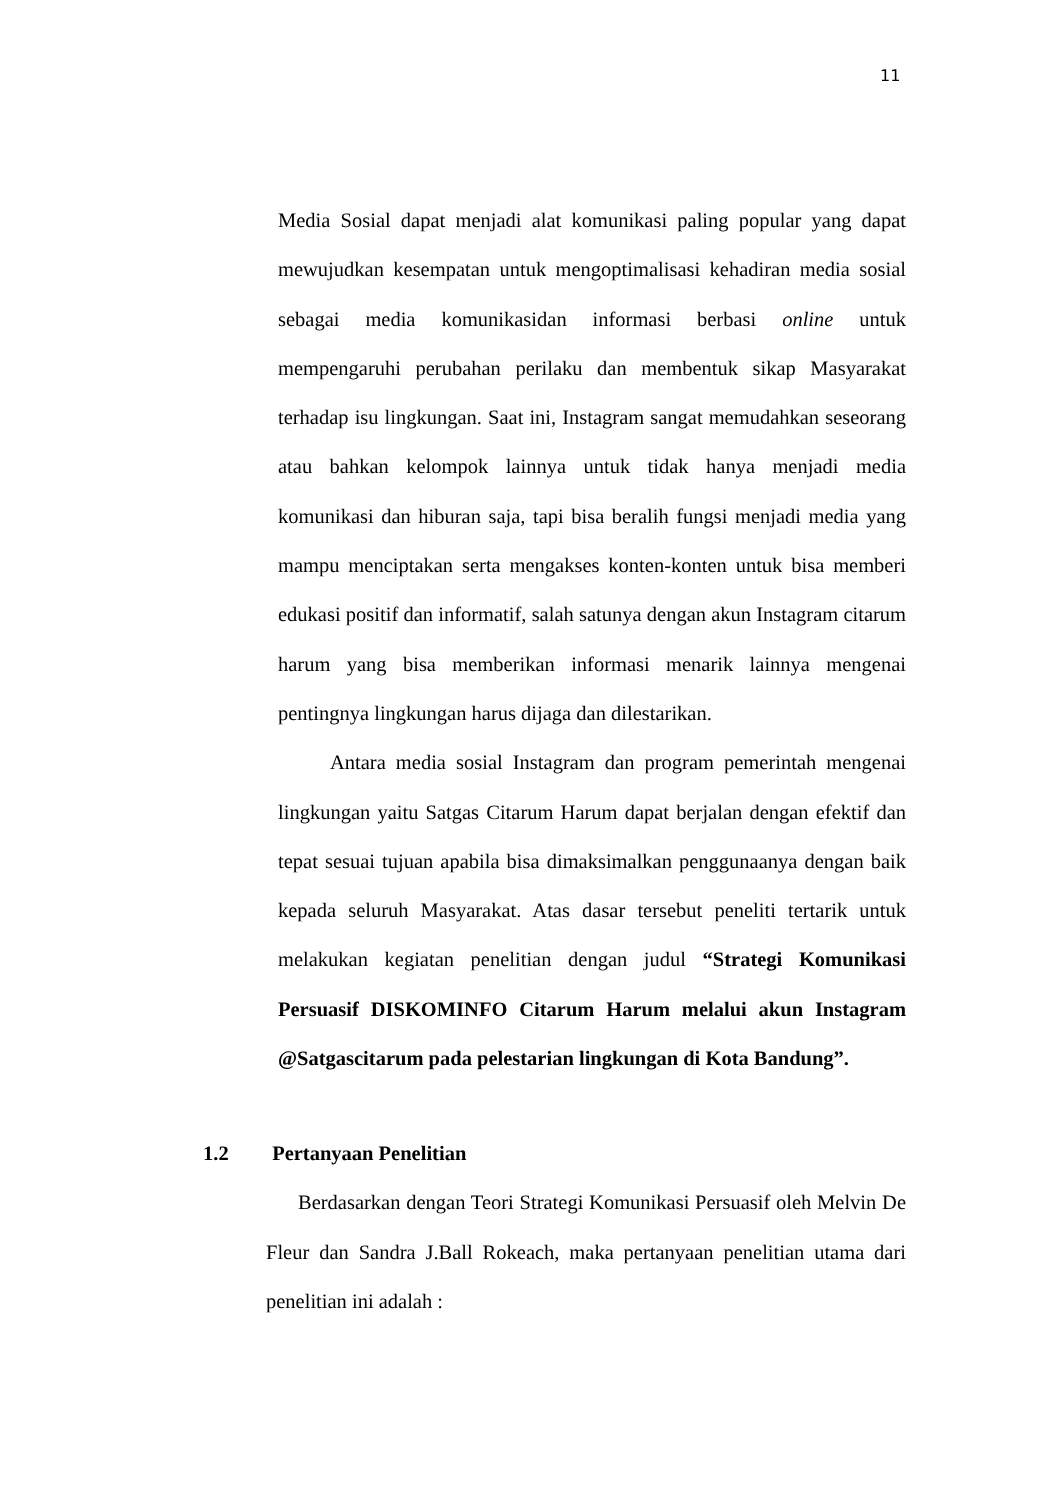11
Media Sosial dapat menjadi alat komunikasi paling popular yang dapat mewujudkan kesempatan untuk mengoptimalisasi kehadiran media sosial sebagai media komunikasidan informasi berbasi online untuk mempengaruhi perubahan perilaku dan membentuk sikap Masyarakat terhadap isu lingkungan. Saat ini, Instagram sangat memudahkan seseorang atau bahkan kelompok lainnya untuk tidak hanya menjadi media komunikasi dan hiburan saja, tapi bisa beralih fungsi menjadi media yang mampu menciptakan serta mengakses konten-konten untuk bisa memberi edukasi positif dan informatif, salah satunya dengan akun Instagram citarum harum yang bisa memberikan informasi menarik lainnya mengenai pentingnya lingkungan harus dijaga dan dilestarikan.
Antara media sosial Instagram dan program pemerintah mengenai lingkungan yaitu Satgas Citarum Harum dapat berjalan dengan efektif dan tepat sesuai tujuan apabila bisa dimaksimalkan penggunaanya dengan baik kepada seluruh Masyarakat. Atas dasar tersebut peneliti tertarik untuk melakukan kegiatan penelitian dengan judul “Strategi Komunikasi Persuasif DISKOMINFO Citarum Harum melalui akun Instagram @Satgascitarum pada pelestarian lingkungan di Kota Bandung”.
1.2 Pertanyaan Penelitian
Berdasarkan dengan Teori Strategi Komunikasi Persuasif oleh Melvin De Fleur dan Sandra J.Ball Rokeach, maka pertanyaan penelitian utama dari penelitian ini adalah :